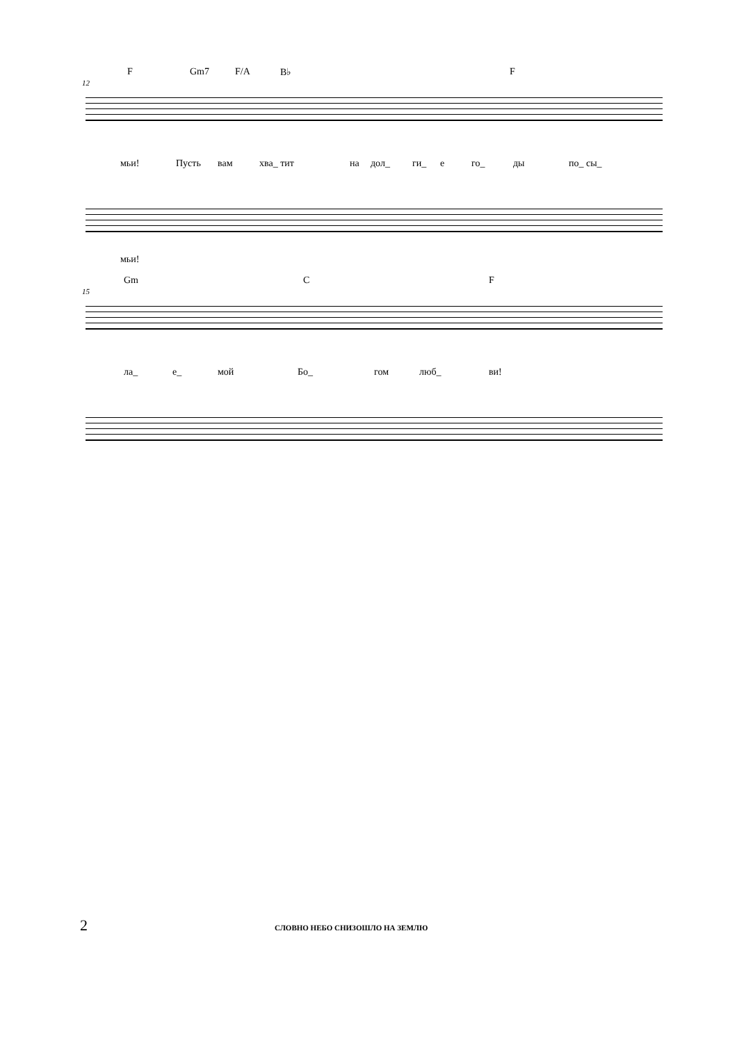F Gm7 F/A B♭ F
12
мьи! Пусть вам хва_ тит на дол_ ги_ е го_ ды по_ сы_
мьи!
Gm C F
15
ла_ е_ мой Бо_ гом люб_ ви!
2 СЛОВНО НЕБО СНИЗОШЛО НА ЗЕМЛЮ